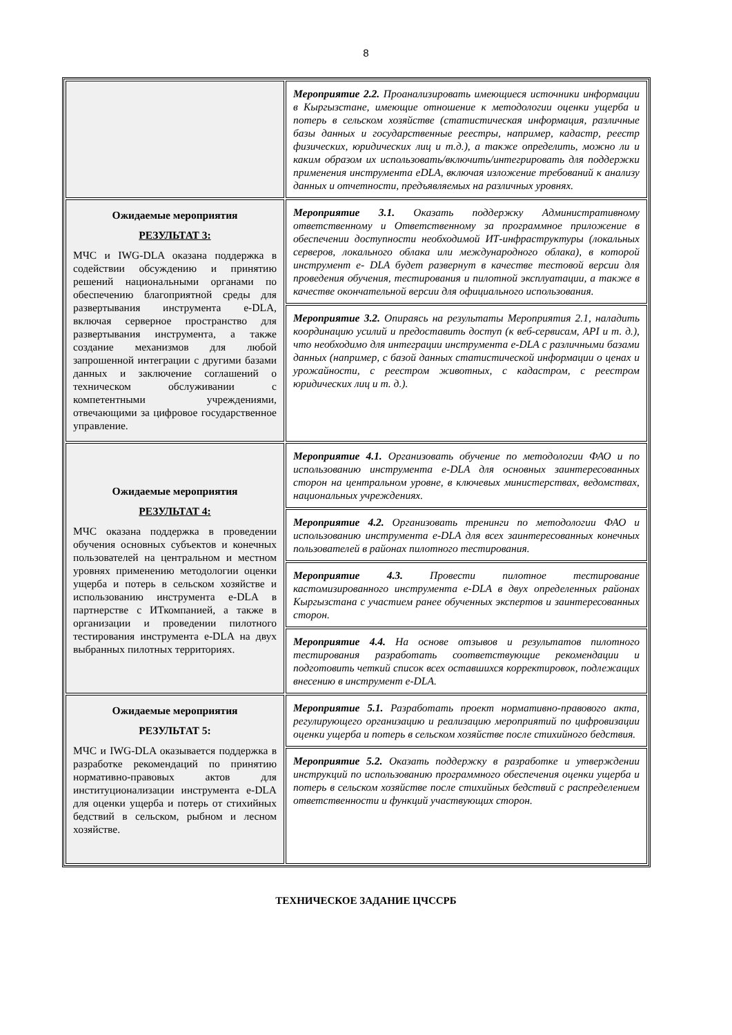8
| | Мероприятие 2.2. Проанализировать имеющиеся источники информации в Кыргызстане, имеющие отношение к методологии оценки ущерба и потерь в сельском хозяйстве (статистическая информация, различные базы данных и государственные реестры, например, кадастр, реестр физических, юридических лиц и т.д.), а также определить, можно ли и каким образом их использовать/включить/интегрировать для поддержки применения инструмента eDLA, включая изложение требований к анализу данных и отчетности, предъявляемых на различных уровнях. |
| Ожидаемые мероприятия РЕЗУЛЬТАТ 3: МЧС и IWG-DLA оказана поддержка в содействии обсуждению и принятию решений национальными органами по обеспечению благоприятной среды для развертывания инструмента e-DLA, включая серверное пространство для развертывания инструмента, а также создание механизмов для любой запрошенной интеграции с другими базами данных и заключение соглашений о техническом обслуживании с компетентными учреждениями, отвечающими за цифровое государственное управление. | Мероприятие 3.1. Оказать поддержку Административному ответственному и Ответственному за программное приложение в обеспечении доступности необходимой ИТ-инфраструктуры (локальных серверов, локального облака или международного облака), в которой инструмент e- DLA будет развернут в качестве тестовой версии для проведения обучения, тестирования и пилотной эксплуатации, а также в качестве окончательной версии для официального использования. |
| | Мероприятие 3.2. Опираясь на результаты Мероприятия 2.1, наладить координацию усилий и предоставить доступ (к веб-сервисам, API и т. д.), что необходимо для интеграции инструмента e-DLA с различными базами данных (например, с базой данных статистической информации о ценах и урожайности, с реестром животных, с кадастром, с реестром юридических лиц и т. д.). |
| Ожидаемые мероприятия РЕЗУЛЬТАТ 4: МЧС оказана поддержка в проведении обучения основных субъектов и конечных пользователей на центральном и местном уровнях применению методологии оценки ущерба и потерь в сельском хозяйстве и использованию инструмента e-DLA в партнерстве с ИТкомпанией, а также в организации и проведении пилотного тестирования инструмента e-DLA на двух выбранных пилотных территориях. | Мероприятие 4.1. Организовать обучение по методологии ФАО и по использованию инструмента e-DLA для основных заинтересованных сторон на центральном уровне, в ключевых министерствах, ведомствах, национальных учреждениях. |
| | Мероприятие 4.2. Организовать тренинги по методологии ФАО и использованию инструмента e-DLA для всех заинтересованных конечных пользователей в районах пилотного тестирования. |
| | Мероприятие 4.3. Провести пилотное тестирование кастомизированного инструмента e-DLA в двух определенных районах Кыргызстана с участием ранее обученных экспертов и заинтересованных сторон. |
| | Мероприятие 4.4. На основе отзывов и результатов пилотного тестирования разработать соответствующие рекомендации и подготовить четкий список всех оставшихся корректировок, подлежащих внесению в инструмент e-DLA. |
| Ожидаемые мероприятия РЕЗУЛЬТАТ 5: МЧС и IWG-DLA оказывается поддержка в разработке рекомендаций по принятию нормативно-правовых актов для институционализации инструмента e-DLA для оценки ущерба и потерь от стихийных бедствий в сельском, рыбном и лесном хозяйстве. | Мероприятие 5.1. Разработать проект нормативно-правового акта, регулирующего организацию и реализацию мероприятий по цифровизации оценки ущерба и потерь в сельском хозяйстве после стихийного бедствия. |
| | Мероприятие 5.2. Оказать поддержку в разработке и утверждении инструкций по использованию программного обеспечения оценки ущерба и потерь в сельском хозяйстве после стихийных бедствий с распределением ответственности и функций участвующих сторон. |
ТЕХНИЧЕСКОЕ ЗАДАНИЕ ЦЧССРБ